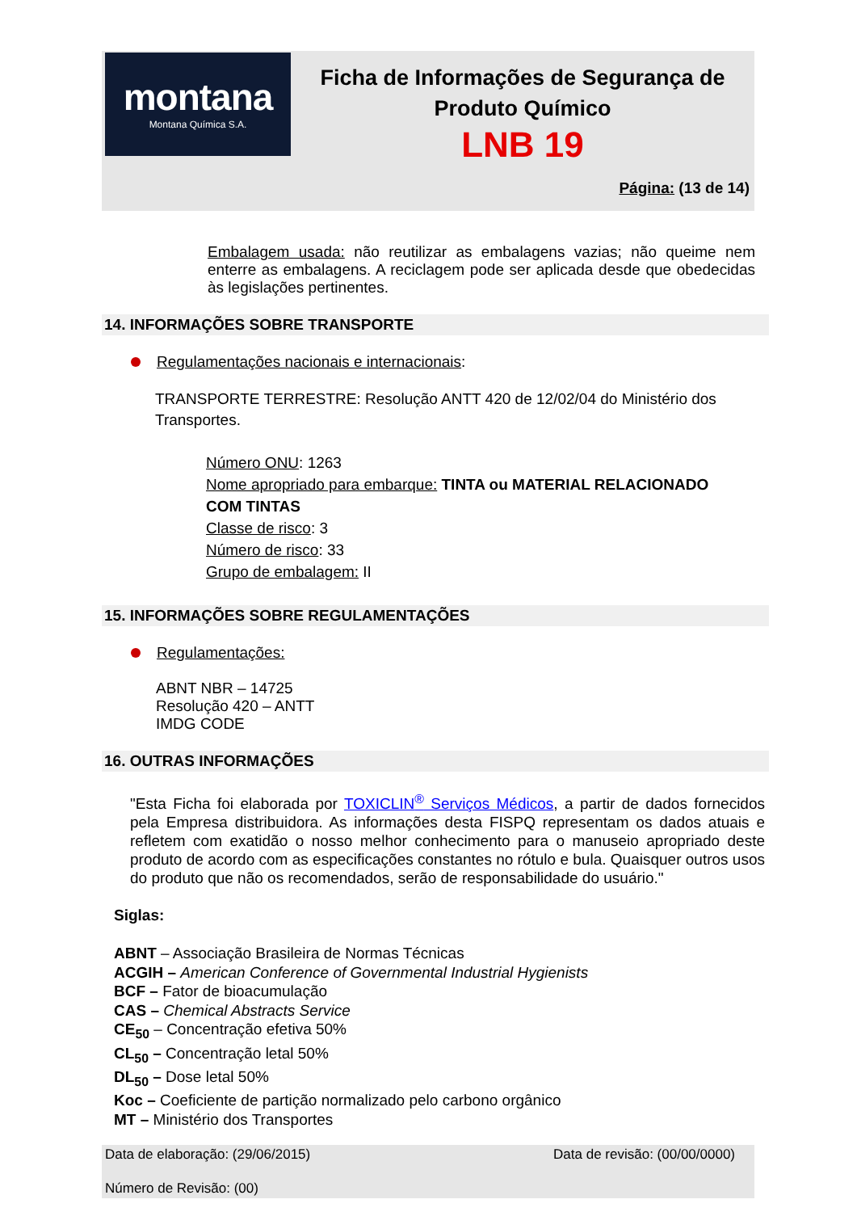montana
Montana Química S.A.
Ficha de Informações de Segurança de
Produto Químico
LNB 19
Página: (13 de 14)
Embalagem usada: não reutilizar as embalagens vazias; não queime nem enterre as embalagens. A reciclagem pode ser aplicada desde que obedecidas às legislações pertinentes.
14. INFORMAÇÕES SOBRE TRANSPORTE
Regulamentações nacionais e internacionais:
TRANSPORTE TERRESTRE: Resolução ANTT 420 de 12/02/04 do Ministério dos
Transportes.
Número ONU: 1263
Nome apropriado para embarque: TINTA ou MATERIAL RELACIONADO
COM TINTAS
Classe de risco: 3
Número de risco: 33
Grupo de embalagem: II
15. INFORMAÇÕES SOBRE REGULAMENTAÇÕES
Regulamentações:
ABNT NBR – 14725
Resolução 420 – ANTT
IMDG CODE
16. OUTRAS INFORMAÇÕES
"Esta Ficha foi elaborada por TOXICLIN<sup>®</sup> Serviços Médicos, a partir de dados fornecidos pela Empresa distribuidora. As informações desta FISPQ representam os dados atuais e refletem com exatidão o nosso melhor conhecimento para o manuseio apropriado deste produto de acordo com as especificações constantes no rótulo e bula. Quaisquer outros usos do produto que não os recomendados, serão de responsabilidade do usuário."
Siglas:
ABNT – Associação Brasileira de Normas Técnicas
ACGIH – American Conference of Governmental Industrial Hygienists
BCF – Fator de bioacumulação
CAS – Chemical Abstracts Service
CE<sub>50</sub> – Concentração efetiva 50%
CL<sub>50</sub> – Concentração letal 50%
DL<sub>50</sub> – Dose letal 50%
Koc – Coeficiente de partição normalizado pelo carbono orgânico
MT – Ministério dos Transportes
Data de elaboração: (29/06/2015) Data de revisão: (00/00/0000)
Número de Revisão: (00)